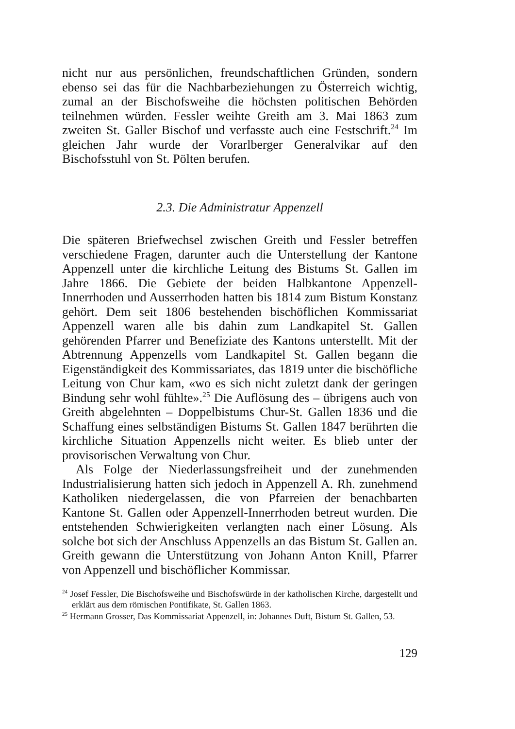nicht nur aus persönlichen, freundschaftlichen Gründen, sondern ebenso sei das für die Nachbarbeziehungen zu Österreich wichtig, zumal an der Bischofsweihe die höchsten politischen Behörden teilnehmen würden. Fessler weihte Greith am 3. Mai 1863 zum zweiten St. Galler Bischof und verfasste auch eine Festschrift.<sup>24</sup> Im gleichen Jahr wurde der Vorarlberger Generalvikar auf den Bischofsstuhl von St. Pölten berufen.
2.3. Die Administratur Appenzell
Die späteren Briefwechsel zwischen Greith und Fessler betreffen verschiedene Fragen, darunter auch die Unterstellung der Kantone Appenzell unter die kirchliche Leitung des Bistums St. Gallen im Jahre 1866. Die Gebiete der beiden Halbkantone Appenzell-Innerrhoden und Ausserrhoden hatten bis 1814 zum Bistum Konstanz gehört. Dem seit 1806 bestehenden bischöflichen Kommissariat Appenzell waren alle bis dahin zum Landkapitel St. Gallen gehörenden Pfarrer und Benefiziate des Kantons unterstellt. Mit der Abtrennung Appenzells vom Landkapitel St. Gallen begann die Eigenständigkeit des Kommissariates, das 1819 unter die bischöfliche Leitung von Chur kam, «wo es sich nicht zuletzt dank der geringen Bindung sehr wohl fühlte».<sup>25</sup> Die Auflösung des – übrigens auch von Greith abgelehnten – Doppelbistums Chur-St. Gallen 1836 und die Schaffung eines selbständigen Bistums St. Gallen 1847 berührten die kirchliche Situation Appenzells nicht weiter. Es blieb unter der provisorischen Verwaltung von Chur.
Als Folge der Niederlassungsfreiheit und der zunehmenden Industrialisierung hatten sich jedoch in Appenzell A. Rh. zunehmend Katholiken niedergelassen, die von Pfarreien der benachbarten Kantone St. Gallen oder Appenzell-Innerrhoden betreut wurden. Die entstehenden Schwierigkeiten verlangten nach einer Lösung. Als solche bot sich der Anschluss Appenzells an das Bistum St. Gallen an. Greith gewann die Unterstützung von Johann Anton Knill, Pfarrer von Appenzell und bischöflicher Kommissar.
<sup>24</sup> Josef Fessler, Die Bischofsweihe und Bischofswürde in der katholischen Kirche, dargestellt und erklärt aus dem römischen Pontifikate, St. Gallen 1863.
<sup>25</sup> Hermann Grosser, Das Kommissariat Appenzell, in: Johannes Duft, Bistum St. Gallen, 53.
129